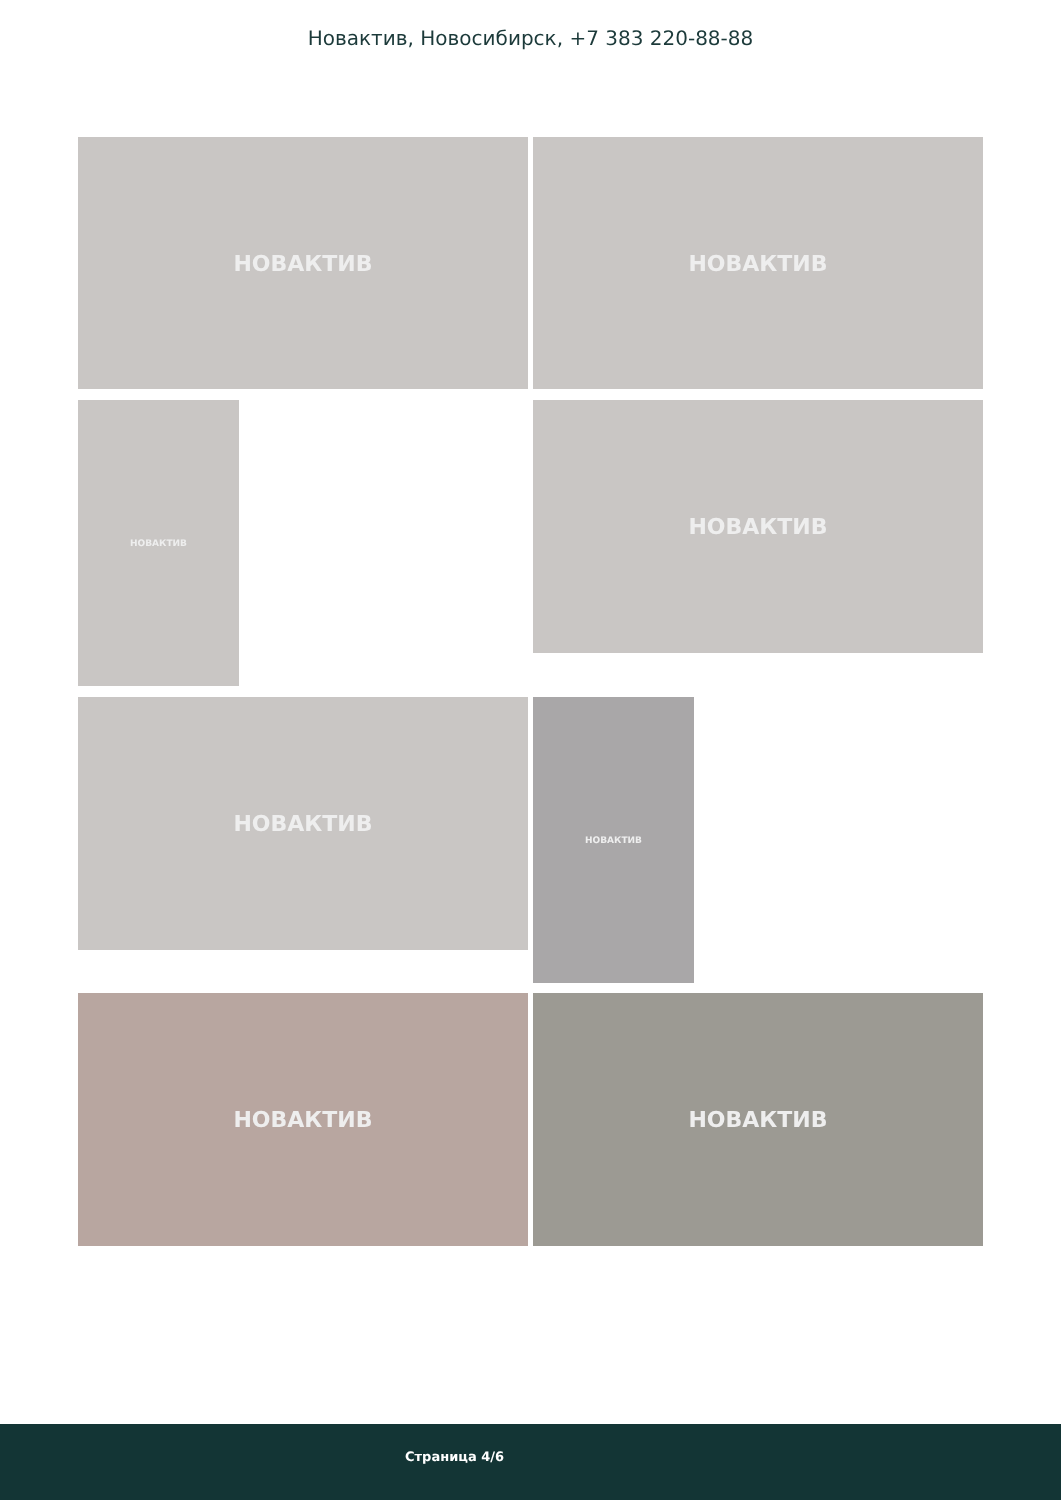Новактив, Новосибирск, +7 383 220-88-88
НОВАКТИВ НОВАКТИВ
НОВАКТИВ НОВАКТИВ
НОВАКТИВ НОВАКТИВ
НОВАКТИВ НОВАКТИВ
Страница 4/6